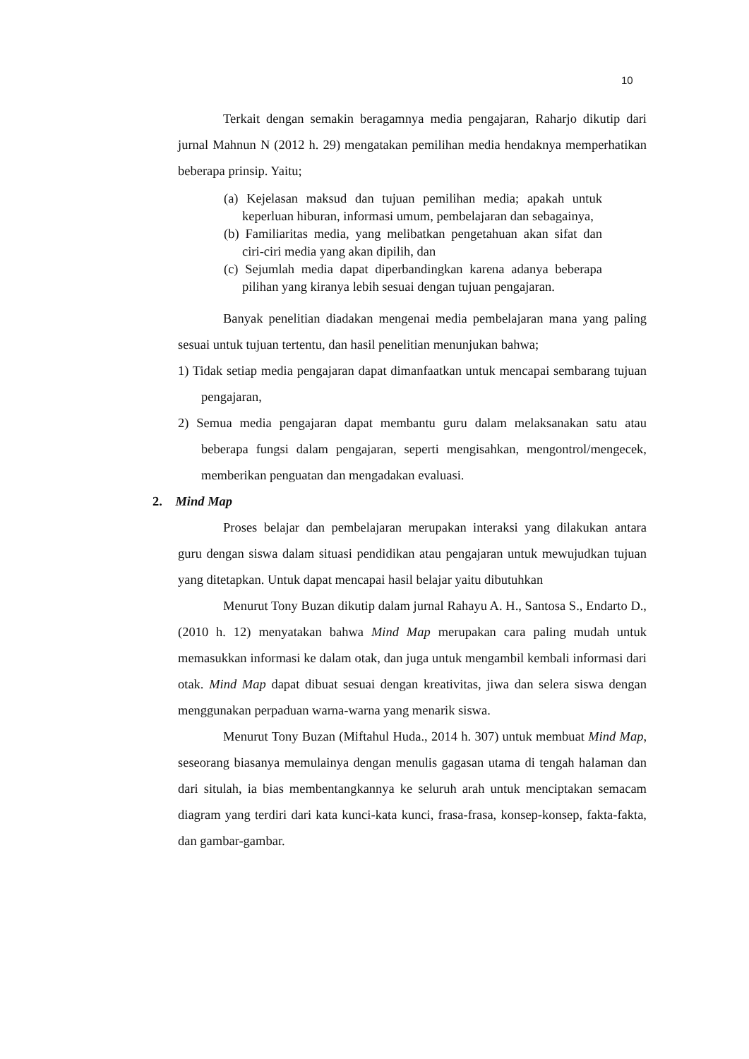10
Terkait dengan semakin beragamnya media pengajaran, Raharjo dikutip dari jurnal Mahnun N (2012 h. 29) mengatakan pemilihan media hendaknya memperhatikan beberapa prinsip. Yaitu;
(a) Kejelasan maksud dan tujuan pemilihan media; apakah untuk keperluan hiburan, informasi umum, pembelajaran dan sebagainya,
(b) Familiaritas media, yang melibatkan pengetahuan akan sifat dan ciri-ciri media yang akan dipilih, dan
(c) Sejumlah media dapat diperbandingkan karena adanya beberapa pilihan yang kiranya lebih sesuai dengan tujuan pengajaran.
Banyak penelitian diadakan mengenai media pembelajaran mana yang paling sesuai untuk tujuan tertentu, dan hasil penelitian menunjukan bahwa;
1) Tidak setiap media pengajaran dapat dimanfaatkan untuk mencapai sembarang tujuan pengajaran,
2) Semua media pengajaran dapat membantu guru dalam melaksanakan satu atau beberapa fungsi dalam pengajaran, seperti mengisahkan, mengontrol/mengecek, memberikan penguatan dan mengadakan evaluasi.
2. Mind Map
Proses belajar dan pembelajaran merupakan interaksi yang dilakukan antara guru dengan siswa dalam situasi pendidikan atau pengajaran untuk mewujudkan tujuan yang ditetapkan. Untuk dapat mencapai hasil belajar yaitu dibutuhkan
Menurut Tony Buzan dikutip dalam jurnal Rahayu A. H., Santosa S., Endarto D., (2010 h. 12) menyatakan bahwa Mind Map merupakan cara paling mudah untuk memasukkan informasi ke dalam otak, dan juga untuk mengambil kembali informasi dari otak. Mind Map dapat dibuat sesuai dengan kreativitas, jiwa dan selera siswa dengan menggunakan perpaduan warna-warna yang menarik siswa.
Menurut Tony Buzan (Miftahul Huda., 2014 h. 307) untuk membuat Mind Map, seseorang biasanya memulainya dengan menulis gagasan utama di tengah halaman dan dari situlah, ia bias membentangkannya ke seluruh arah untuk menciptakan semacam diagram yang terdiri dari kata kunci-kata kunci, frasa-frasa, konsep-konsep, fakta-fakta, dan gambar-gambar.